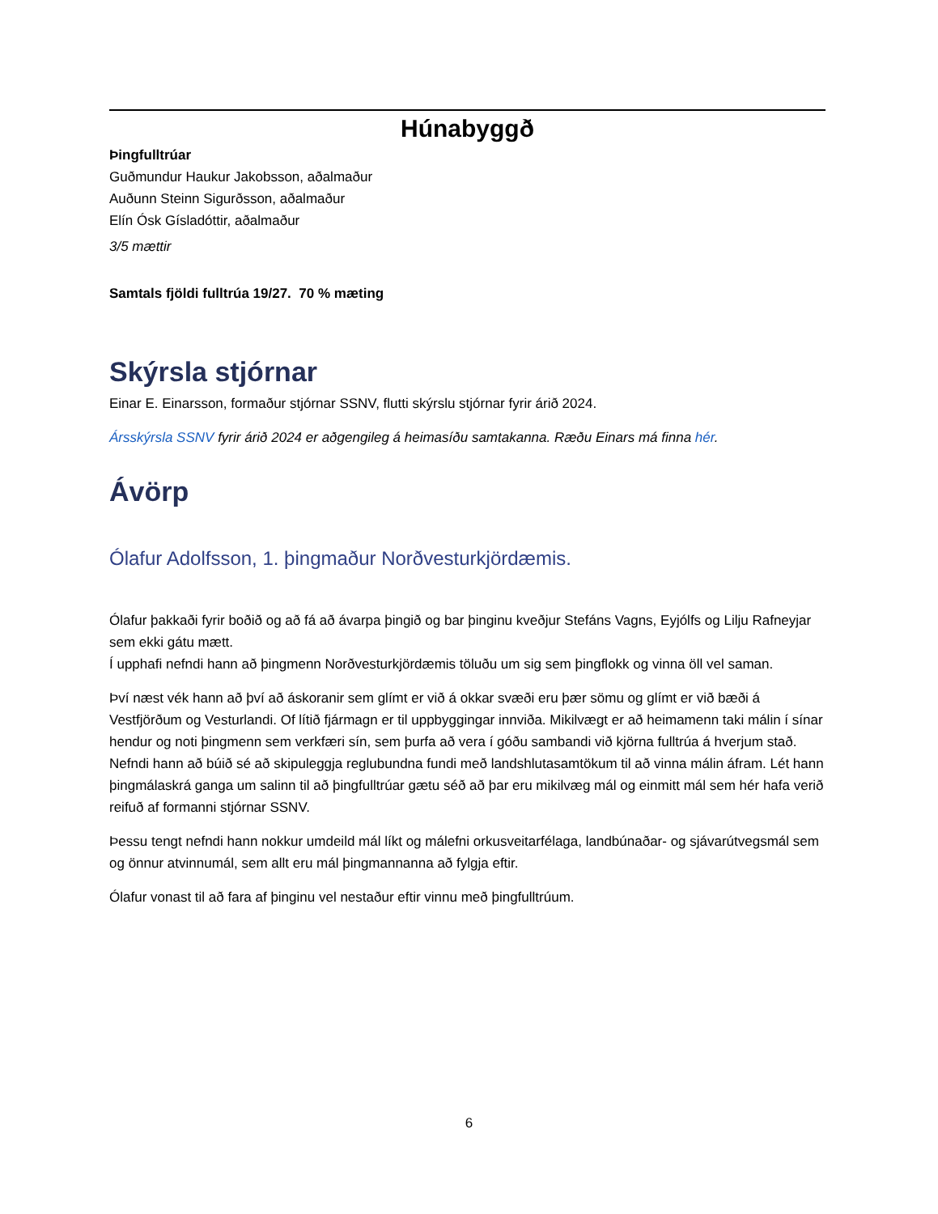Húnabyggð
Þingfulltrúar
Guðmundur Haukur Jakobsson, aðalmaður
Auðunn Steinn Sigurðsson, aðalmaður
Elín Ósk Gísladóttir, aðalmaður
3/5 mættir
Samtals fjöldi fulltrúa 19/27. 70 % mæting
Skýrsla stjórnar
Einar E. Einarsson, formaður stjórnar SSNV, flutti skýrslu stjórnar fyrir árið 2024.
Ársskýrsla SSNV fyrir árið 2024 er aðgengileg á heimasíðu samtakanna. Ræðu Einars má finna hér.
Ávörp
Ólafur Adolfsson, 1. þingmaður Norðvesturkjördæmis.
Ólafur þakkaði fyrir boðið og að fá að ávarpa þingið og bar þinginu kveðjur Stefáns Vagns, Eyjólfs og Lilju Rafneyjar sem ekki gátu mætt.
Í upphafi nefndi hann að þingmenn Norðvesturkjördæmis töluðu um sig sem þingflokk og vinna öll vel saman.
Því næst vék hann að því að áskoranir sem glímt er við á okkar svæði eru þær sömu og glímt er við bæði á Vestfjörðum og Vesturlandi. Of lítið fjármagn er til uppbyggingar innviða. Mikilvægt er að heimamenn taki málin í sínar hendur og noti þingmenn sem verkfæri sín, sem þurfa að vera í góðu sambandi við kjörna fulltrúa á hverjum stað. Nefndi hann að búið sé að skipuleggja reglubundna fundi með landshlutasamtökum til að vinna málin áfram. Lét hann þingmálaskrá ganga um salinn til að þingfulltrúar gætu séð að þar eru mikilvæg mál og einmitt mál sem hér hafa verið reifuð af formanni stjórnar SSNV.
Þessu tengt nefndi hann nokkur umdeild mál líkt og málefni orkusveitarfélaga, landbúnaðar- og sjávarútvegsmál sem og önnur atvinnumál, sem allt eru mál þingmannanna að fylgja eftir.
Ólafur vonast til að fara af þinginu vel nestaður eftir vinnu með þingfulltrúum.
6